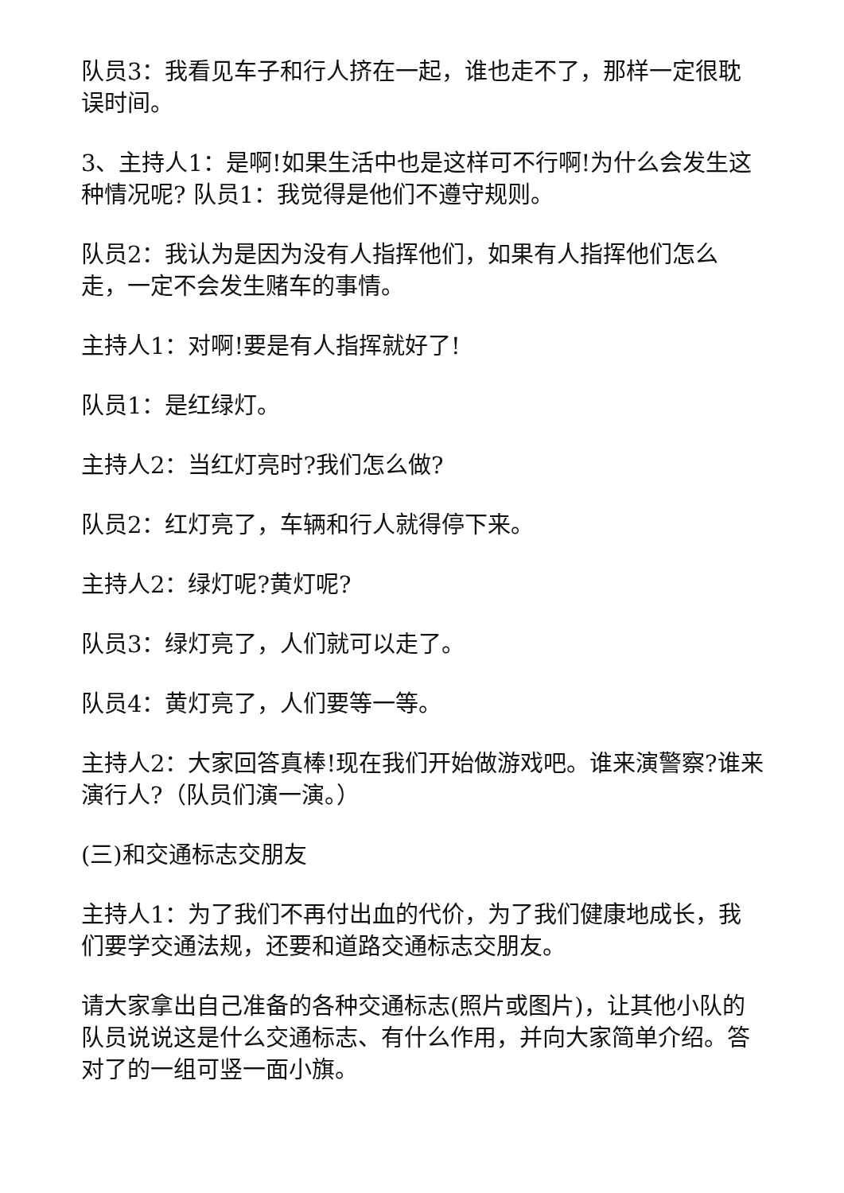队员3：我看见车子和行人挤在一起，谁也走不了，那样一定很耽误时间。
3、主持人1：是啊!如果生活中也是这样可不行啊!为什么会发生这种情况呢? 队员1：我觉得是他们不遵守规则。
队员2：我认为是因为没有人指挥他们，如果有人指挥他们怎么走，一定不会发生赌车的事情。
主持人1：对啊!要是有人指挥就好了!
队员1：是红绿灯。
主持人2：当红灯亮时?我们怎么做?
队员2：红灯亮了，车辆和行人就得停下来。
主持人2：绿灯呢?黄灯呢?
队员3：绿灯亮了，人们就可以走了。
队员4：黄灯亮了，人们要等一等。
主持人2：大家回答真棒!现在我们开始做游戏吧。谁来演警察?谁来演行人?（队员们演一演。）
(三)和交通标志交朋友
主持人1：为了我们不再付出血的代价，为了我们健康地成长，我们要学交通法规，还要和道路交通标志交朋友。
请大家拿出自己准备的各种交通标志(照片或图片)，让其他小队的队员说说这是什么交通标志、有什么作用，并向大家简单介绍。答对了的一组可竖一面小旗。